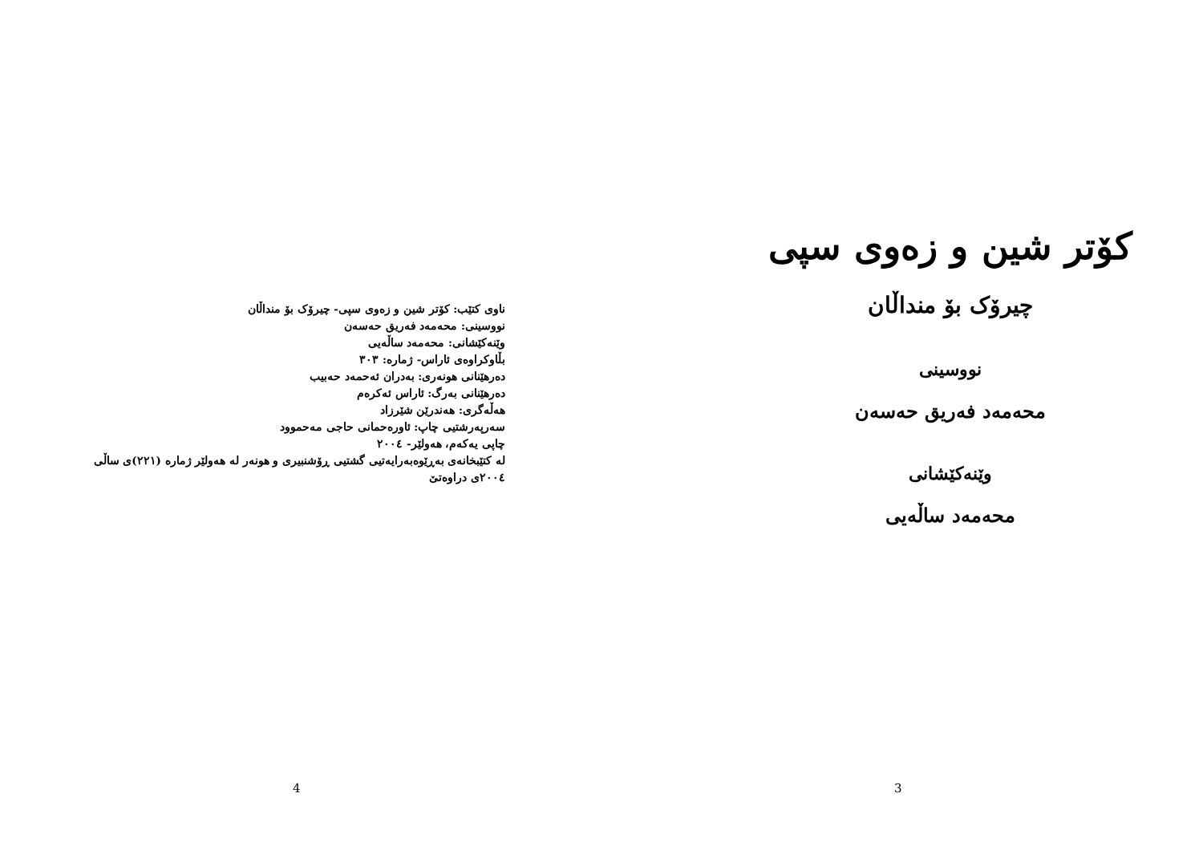ناوی کتێب: کۆتر شین و زەوی سپی- چیرۆک بۆ منداڵان
نووسینی: محەمەد فەریق حەسەن
وێنەکێشانی: محەمەد ساڵەیی
بڵاوکراوەی ئاراس- ژمارە: ٣٠٣
دەرهێنانی هونەری: بەدران ئەحمەد حەبیب
دەرهێنانی بەرگ: ئاراس ئەکرەم
هەڵەگری: هەندرێن شێرزاد
سەرپەرشتیی چاپ: ئاورەحمانی حاجی مەحموود
چاپی یەکەم، هەولێر- ٢٠٠٤
لە کتێبخانەی بەڕێوەبەرایەتیی گشتیی ڕۆشنبیری و هونەر لە هەولێر ژمارە (٢٢١)ی ساڵی ٢٠٠٤ی دراوەتێ
4
کۆتر شین و زەوی سپی
چیرۆک بۆ منداڵان
نووسینی
محەمەد فەریق حەسەن
وێنەکێشانی
محەمەد ساڵەیی
3